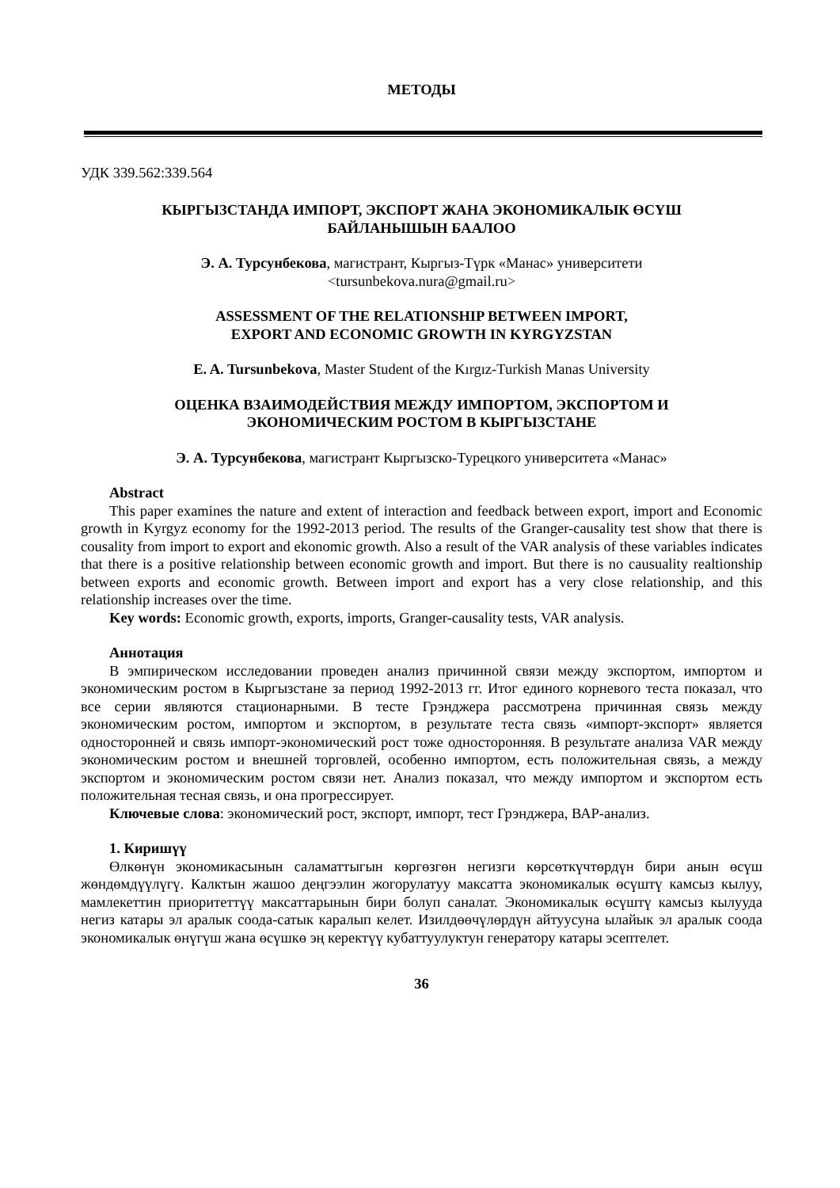МЕТОДЫ
УДК 339.562:339.564
КЫРГЫЗСТАНДА ИМПОРТ, ЭКСПОРТ ЖАНА ЭКОНОМИКАЛЫК ӨСҮШ
БАЙЛАНЫШЫН БААЛОО
Э. А. Турсунбекова, магистрант, Кыргыз-Түрк «Манас» университети
<tursunbekova.nura@gmail.ru>
ASSESSMENT OF THE RELATIONSHIP BETWEEN IMPORT,
EXPORT AND ECONOMIC GROWTH IN KYRGYZSTAN
E. A. Tursunbekova, Master Student of the Kırgız-Turkish Manas University
ОЦЕНКА ВЗАИМОДЕЙСТВИЯ МЕЖДУ ИМПОРТОМ, ЭКСПОРТОМ И
ЭКОНОМИЧЕСКИМ РОСТОМ В КЫРГЫЗСТАНЕ
Э. А. Турсунбекова, магистрант Кыргызско-Турецкого университета «Манас»
Abstract
This paper examines the nature and extent of interaction and feedback between export, import and Economic growth in Kyrgyz economy for the 1992-2013 period. The results of the Granger-causality test show that there is cousality from import to export and ekonomic growth. Also a result of the VAR analysis of these variables indicates that there is a positive relationship between economic growth and import. But there is no causuality realtionship between exports and economic growth. Between import and export has a very close relationship, and this relationship increases over the time.
Key words: Economic growth, exports, imports, Granger-causality tests, VAR analysis.
Аннотация
В эмпирическом исследовании проведен анализ причинной связи между экспортом, импортом и экономическим ростом в Кыргызстане за период 1992-2013 гг. Итог единого корневого теста показал, что все серии являются стационарными. В тесте Грэнджера рассмотрена причинная связь между экономическим ростом, импортом и экспортом, в результате теста связь «импорт-экспорт» является односторонней и связь импорт-экономический рост тоже односторонняя. В результате анализа VAR между экономическим ростом и внешней торговлей, особенно импортом, есть положительная связь, а между экспортом и экономическим ростом связи нет. Анализ показал, что между импортом и экспортом есть положительная тесная связь, и она прогрессирует.
Ключевые слова: экономический рост, экспорт, импорт, тест Грэнджера, ВАР-анализ.
1. Киришүү
Өлкөнүн экономикасынын саламаттыгын көргөзгөн негизги көрсөткүчтөрдүн бири анын өсүш жөндөмдүүлүгү. Калктын жашоо деңгээлин жогорулатуу максатта экономикалык өсүштү камсыз кылуу, мамлекеттин приоритеттүү максаттарынын бири болуп саналат. Экономикалык өсүштү камсыз кылууда негиз катары эл аралык соода-сатык каралып келет. Изилдөөчүлөрдүн айтуусуна ылайык эл аралык соода экономикалык өнүгүш жана өсүшкө эң керектүү кубаттуулуктун генератору катары эсептелет.
36